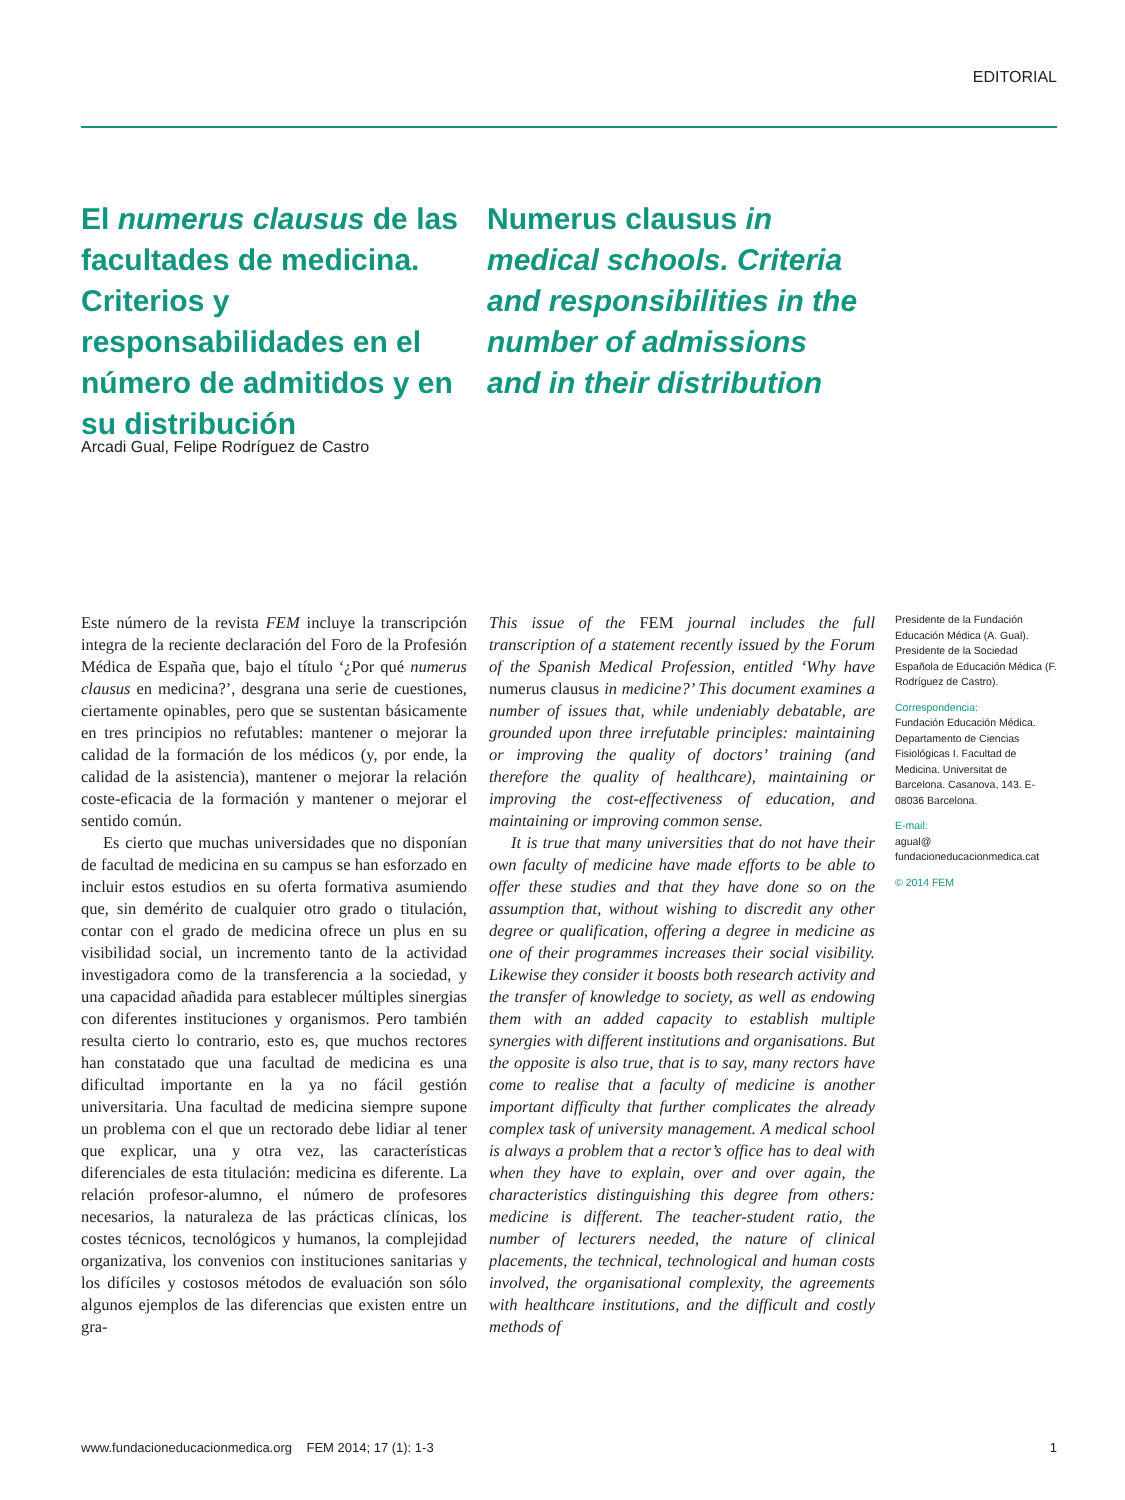EDITORIAL
El numerus clausus de las facultades de medicina. Criterios y responsabilidades en el número de admitidos y en su distribución
Numerus clausus in medical schools. Criteria and responsibilities in the number of admissions and in their distribution
Arcadi Gual, Felipe Rodríguez de Castro
Este número de la revista FEM incluye la transcripción integra de la reciente declaración del Foro de la Profesión Médica de España que, bajo el título ‘¿Por qué numerus clausus en medicina?’, desgrana una serie de cuestiones, ciertamente opinables, pero que se sustentan básicamente en tres principios no refutables: mantener o mejorar la calidad de la formación de los médicos (y, por ende, la calidad de la asistencia), mantener o mejorar la relación coste-eficacia de la formación y mantener o mejorar el sentido común.
Es cierto que muchas universidades que no disponían de facultad de medicina en su campus se han esforzado en incluir estos estudios en su oferta formativa asumiendo que, sin demérito de cualquier otro grado o titulación, contar con el grado de medicina ofrece un plus en su visibilidad social, un incremento tanto de la actividad investigadora como de la transferencia a la sociedad, y una capacidad añadida para establecer múltiples sinergias con diferentes instituciones y organismos. Pero también resulta cierto lo contrario, esto es, que muchos rectores han constatado que una facultad de medicina es una dificultad importante en la ya no fácil gestión universitaria. Una facultad de medicina siempre supone un problema con el que un rectorado debe lidiar al tener que explicar, una y otra vez, las características diferenciales de esta titulación: medicina es diferente. La relación profesor-alumno, el número de profesores necesarios, la naturaleza de las prácticas clínicas, los costes técnicos, tecnológicos y humanos, la complejidad organizativa, los convenios con instituciones sanitarias y los difíciles y costosos métodos de evaluación son sólo algunos ejemplos de las diferencias que existen entre un gra-
This issue of the FEM journal includes the full transcription of a statement recently issued by the Forum of the Spanish Medical Profession, entitled ‘Why have numerus clausus in medicine?’ This document examines a number of issues that, while undeniably debatable, are grounded upon three irrefutable principles: maintaining or improving the quality of doctors’ training (and therefore the quality of healthcare), maintaining or improving the cost-effectiveness of education, and maintaining or improving common sense.
It is true that many universities that do not have their own faculty of medicine have made efforts to be able to offer these studies and that they have done so on the assumption that, without wishing to discredit any other degree or qualification, offering a degree in medicine as one of their programmes increases their social visibility. Likewise they consider it boosts both research activity and the transfer of knowledge to society, as well as endowing them with an added capacity to establish multiple synergies with different institutions and organisations. But the opposite is also true, that is to say, many rectors have come to realise that a faculty of medicine is another important difficulty that further complicates the already complex task of university management. A medical school is always a problem that a rector’s office has to deal with when they have to explain, over and over again, the characteristics distinguishing this degree from others: medicine is different. The teacher-student ratio, the number of lecturers needed, the nature of clinical placements, the technical, technological and human costs involved, the organisational complexity, the agreements with healthcare institutions, and the difficult and costly methods of
Presidente de la Fundación Educación Médica (A. Gual). Presidente de la Sociedad Española de Educación Médica (F. Rodríguez de Castro).
Correspondencia:
Fundación Educación Médica. Departamento de Ciencias Fisiológicas I. Facultad de Medicina. Universitat de Barcelona. Casanova, 143. E-08036 Barcelona.
E-mail:
agual@
fundacioneducacionmedica.cat
© 2014 FEM
www.fundacioneducacionmedica.org FEM 2014; 17 (1): 1-3 1